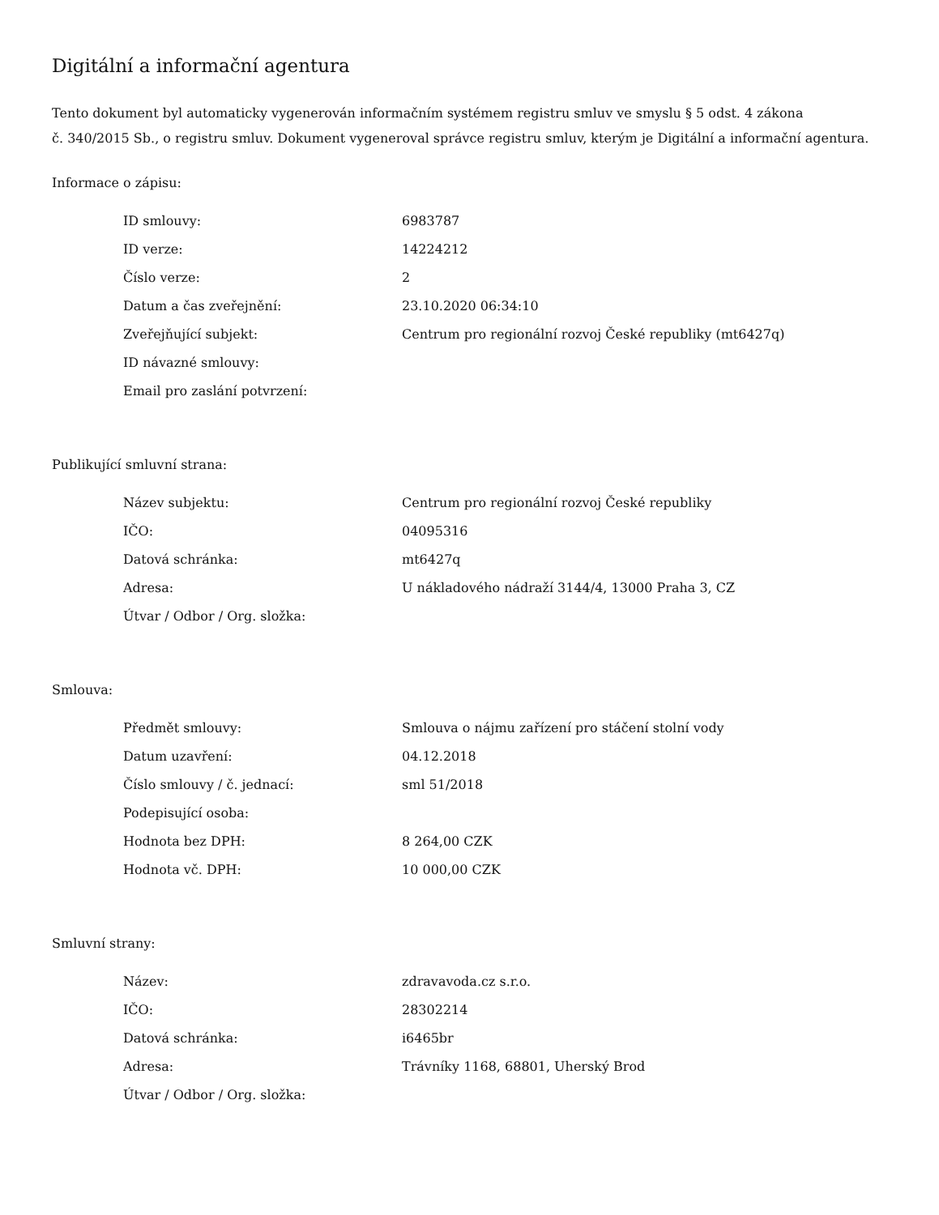Digitální a informační agentura
Tento dokument byl automaticky vygenerován informačním systémem registru smluv ve smyslu § 5 odst. 4 zákona
č. 340/2015 Sb., o registru smluv. Dokument vygeneroval správce registru smluv, kterým je Digitální a informační agentura.
Informace o zápisu:
| ID smlouvy: | 6983787 |
| ID verze: | 14224212 |
| Číslo verze: | 2 |
| Datum a čas zveřejnění: | 23.10.2020 06:34:10 |
| Zveřejňující subjekt: | Centrum pro regionální rozvoj České republiky (mt6427q) |
| ID návazné smlouvy: | |
| Email pro zaslání potvrzení: | |
Publikující smluvní strana:
| Název subjektu: | Centrum pro regionální rozvoj České republiky |
| IČO: | 04095316 |
| Datová schránka: | mt6427q |
| Adresa: | U nákladového nádraží 3144/4, 13000 Praha 3, CZ |
| Útvar / Odbor / Org. složka: | |
Smlouva:
| Předmět smlouvy: | Smlouva o nájmu zařízení pro stáčení stolní vody |
| Datum uzavření: | 04.12.2018 |
| Číslo smlouvy / č. jednací: | sml 51/2018 |
| Podepisující osoba: | |
| Hodnota bez DPH: | 8 264,00 CZK |
| Hodnota vč. DPH: | 10 000,00 CZK |
Smluvní strany:
| Název: | zdravavoda.cz s.r.o. |
| IČO: | 28302214 |
| Datová schránka: | i6465br |
| Adresa: | Trávníky 1168, 68801, Uherský Brod |
| Útvar / Odbor / Org. složka: | |